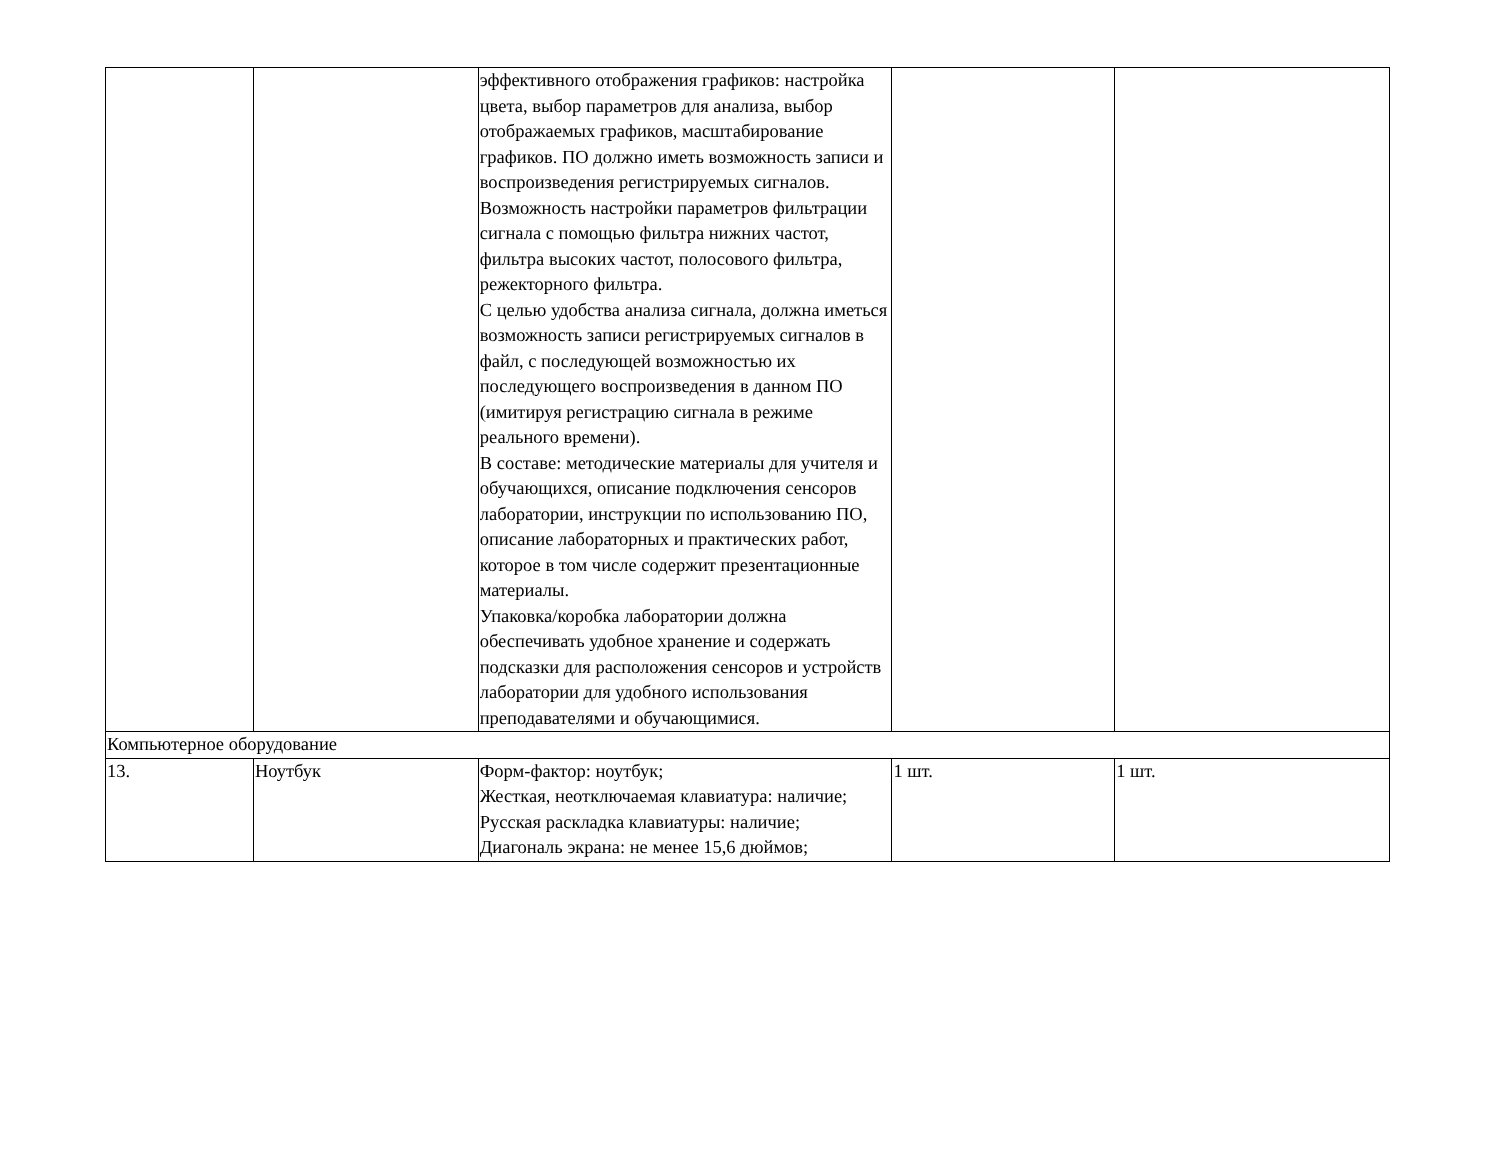| | | эффективного отображения графиков: настройка цвета, выбор параметров для анализа, выбор отображаемых графиков, масштабирование графиков. ПО должно иметь возможность записи и воспроизведения регистрируемых сигналов. Возможность настройки параметров фильтрации сигнала с помощью фильтра нижних частот, фильтра высоких частот, полосового фильтра, режекторного фильтра. С целью удобства анализа сигнала, должна иметься возможность записи регистрируемых сигналов в файл, с последующей возможностью их последующего воспроизведения в данном ПО (имитируя регистрацию сигнала в режиме реального времени). В составе: методические материалы для учителя и обучающихся, описание подключения сенсоров лаборатории, инструкции по использованию ПО, описание лабораторных и практических работ, которое в том числе содержит презентационные материалы. Упаковка/коробка лаборатории должна обеспечивать удобное хранение и содержать подсказки для расположения сенсоров и устройств лаборатории для удобного использования преподавателями и обучающимися. | | |
| Компьютерное оборудование | | | | |
| 13. | Ноутбук | Форм-фактор: ноутбук; Жесткая, неотключаемая клавиатура: наличие; Русская раскладка клавиатуры: наличие; Диагональ экрана: не менее 15,6 дюймов; | 1 шт. | 1 шт. |